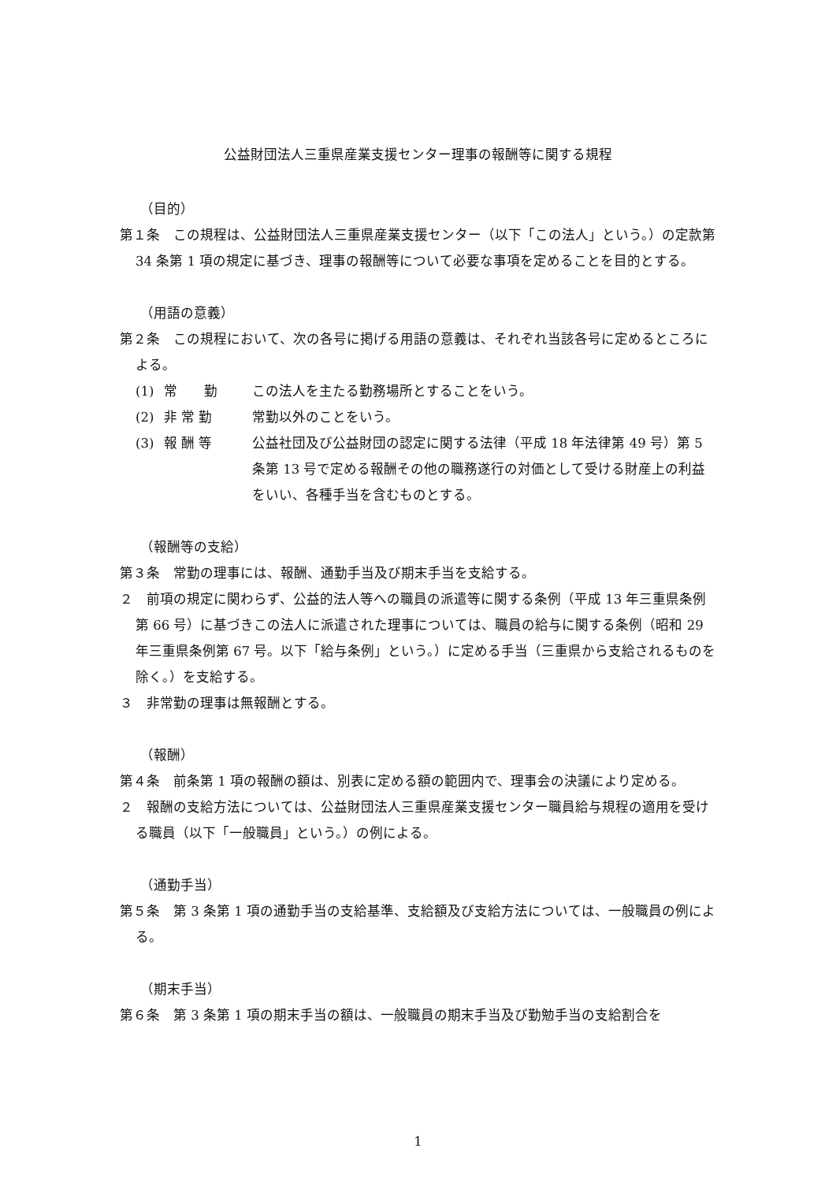公益財団法人三重県産業支援センター理事の報酬等に関する規程
（目的）
第１条　この規程は、公益財団法人三重県産業支援センター（以下「この法人」という。）の定款第 34 条第 1 項の規定に基づき、理事の報酬等について必要な事項を定めることを目的とする。
（用語の意義）
第２条　この規程において、次の各号に掲げる用語の意義は、それぞれ当該各号に定めるところによる。
(1) 常　　勤 この法人を主たる勤務場所とすることをいう。
(2) 非 常 勤 常勤以外のことをいう。
(3) 報 酬 等 公益社団及び公益財団の認定に関する法律（平成 18 年法律第 49 号）第 5 条第 13 号で定める報酬その他の職務遂行の対価として受ける財産上の利益をいい、各種手当を含むものとする。
（報酬等の支給）
第３条　常勤の理事には、報酬、通勤手当及び期末手当を支給する。
２　前項の規定に関わらず、公益的法人等への職員の派遣等に関する条例（平成 13 年三重県条例第 66 号）に基づきこの法人に派遣された理事については、職員の給与に関する条例（昭和 29 年三重県条例第 67 号。以下「給与条例」という。）に定める手当（三重県から支給されるものを除く。）を支給する。
３　非常勤の理事は無報酬とする。
（報酬）
第４条　前条第 1 項の報酬の額は、別表に定める額の範囲内で、理事会の決議により定める。
２　報酬の支給方法については、公益財団法人三重県産業支援センター職員給与規程の適用を受ける職員（以下「一般職員」という。）の例による。
（通勤手当）
第５条　第 3 条第 1 項の通勤手当の支給基準、支給額及び支給方法については、一般職員の例による。
（期末手当）
第６条　第 3 条第 1 項の期末手当の額は、一般職員の期末手当及び勤勉手当の支給割合を
1